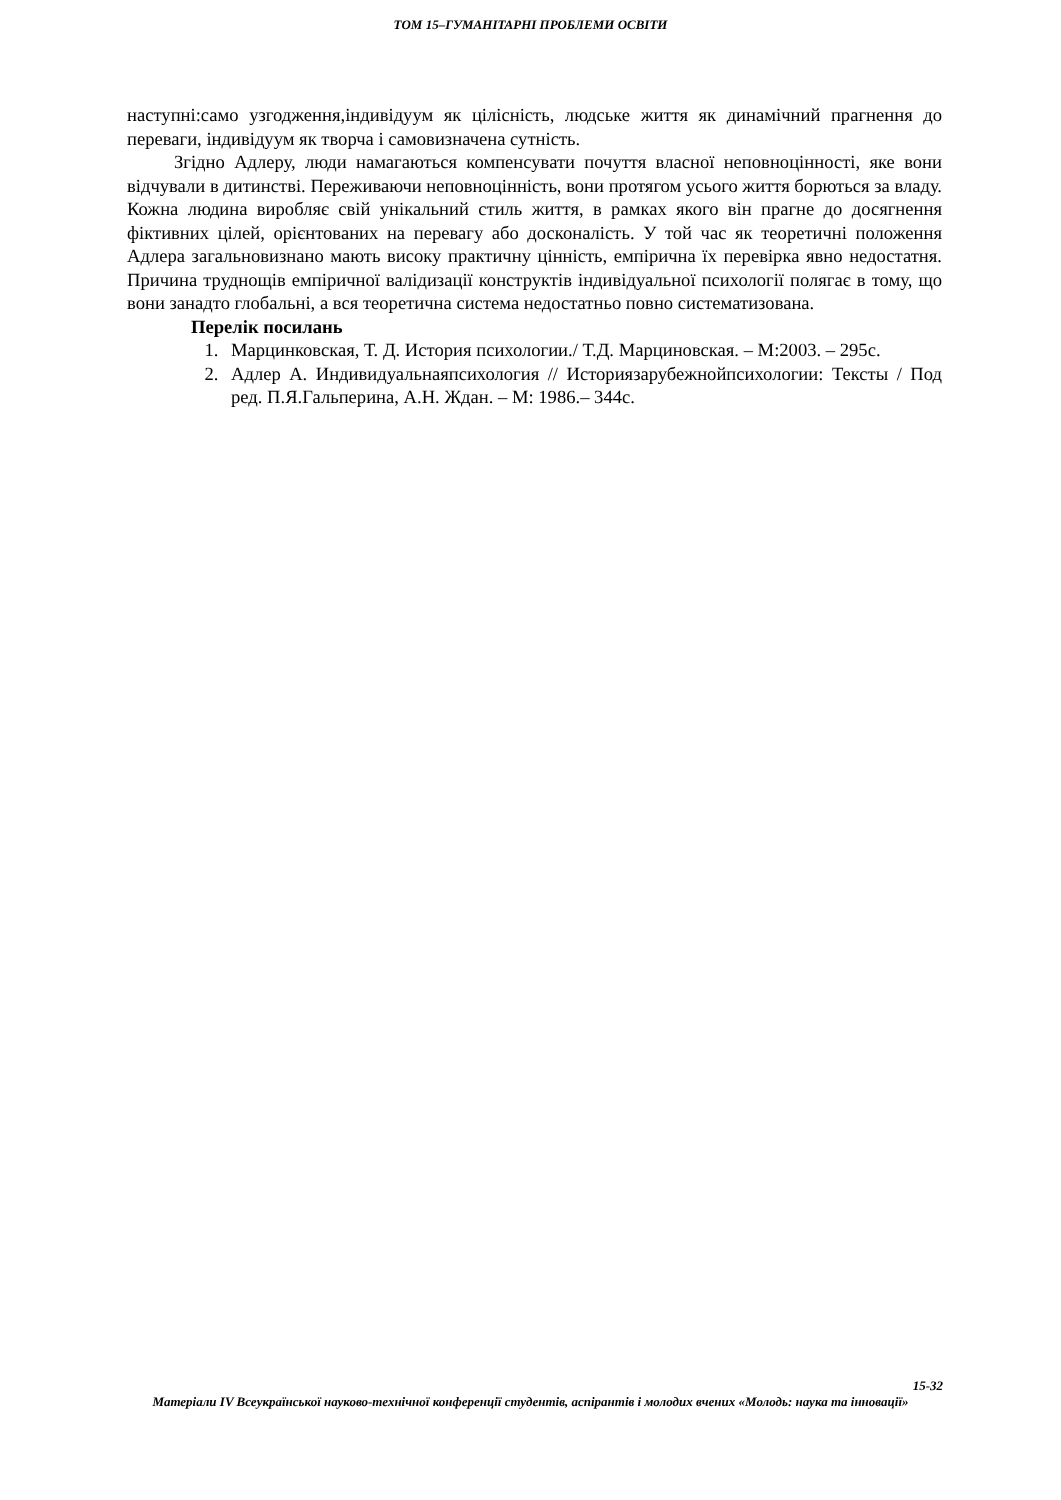ТОМ 15–ГУМАНІТАРНІ ПРОБЛЕМИ ОСВІТИ
наступні:само узгодження,індивідуум як цілісність, людське життя як динамічний прагнення до переваги, індивідуум як творча і самовизначена сутність.
Згідно Адлеру, люди намагаються компенсувати почуття власної неповноцінності, яке вони відчували в дитинстві. Переживаючи неповноцінність, вони протягом усього життя борються за владу. Кожна людина виробляє свій унікальний стиль життя, в рамках якого він прагне до досягнення фіктивних цілей, орієнтованих на перевагу або досконалість. У той час як теоретичні положення Адлера загальновизнано мають високу практичну цінність, емпірична їх перевірка явно недостатня. Причина труднощів емпіричної валідизації конструктів індивідуальної психології полягає в тому, що вони занадто глобальні, а вся теоретична система недостатньо повно систематизована.
Перелік посилань
1. Марцинковская, Т. Д. История психологии./ Т.Д. Марциновская. – М:2003. – 295с.
2. Адлер А. Индивидуальнаяпсихология // Историязарубежнойпсихологии: Тексты / Под ред. П.Я.Гальперина, А.Н. Ждан. – М: 1986.– 344с.
15-32
Матеріали IV Всеукраїнської науково-технічної конференції студентів, аспірантів і молодих вчених «Молодь: наука та інновації»